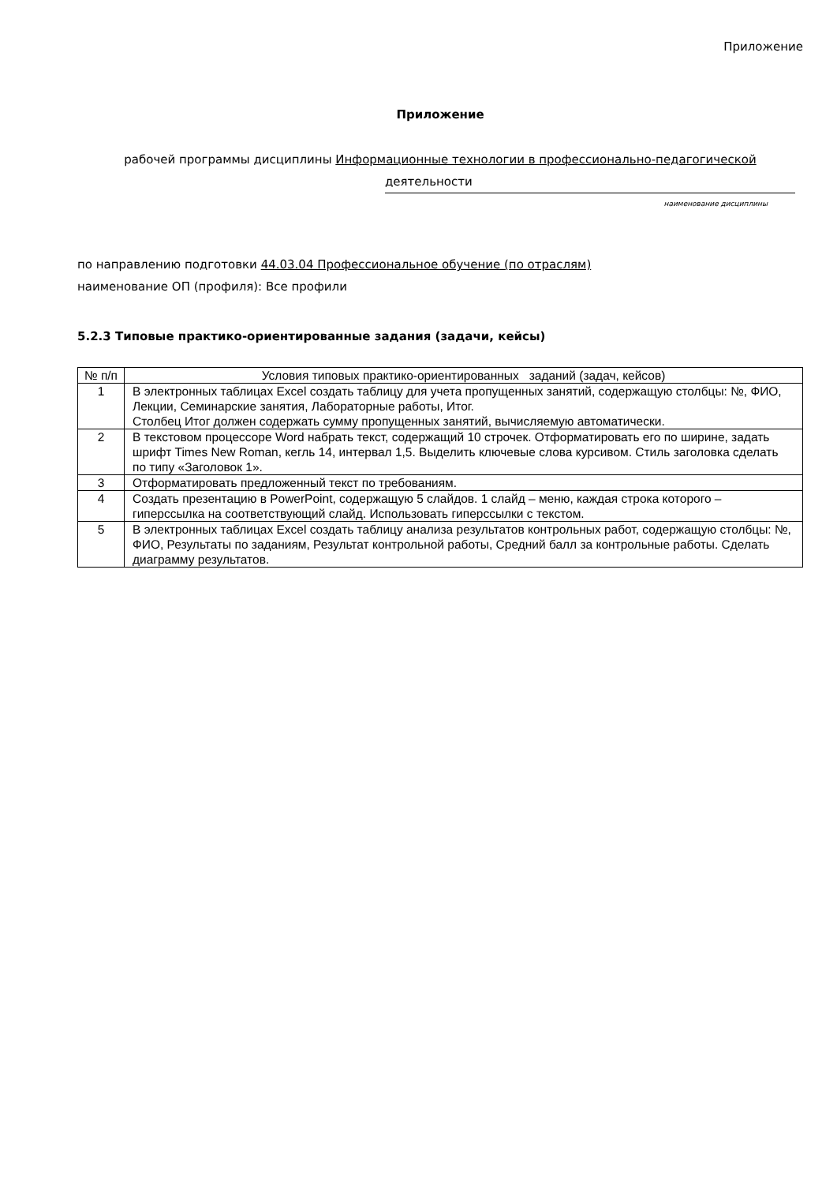Приложение
Приложение
рабочей программы дисциплины Информационные технологии в профессионально-педагогической
деятельности
наименование дисциплины
по направлению подготовки 44.03.04 Профессиональное обучение (по отраслям)
наименование ОП (профиля): Все профили
5.2.3 Типовые практико-ориентированные задания (задачи, кейсы)
| № п/п | Условия типовых практико-ориентированных заданий (задач, кейсов) |
| --- | --- |
| 1 | В электронных таблицах Excel создать таблицу для учета пропущенных занятий, содержащую столбцы: №, ФИО, Лекции, Семинарские занятия, Лабораторные работы, Итог. Столбец Итог должен содержать сумму пропущенных занятий, вычисляемую автоматически. |
| 2 | В текстовом процессоре Word набрать текст, содержащий 10 строчек. Отформатировать его по ширине, задать шрифт Times New Roman, кегль 14, интервал 1,5. Выделить ключевые слова курсивом. Стиль заголовка сделать по типу «Заголовок 1». |
| 3 | Отформатировать предложенный текст по требованиям. |
| 4 | Создать презентацию в PowerPoint, содержащую 5 слайдов. 1 слайд – меню, каждая строка которого – гиперссылка на соответствующий слайд. Использовать гиперссылки с текстом. |
| 5 | В электронных таблицах Excel создать таблицу анализа результатов контрольных работ, содержащую столбцы: №, ФИО, Результаты по заданиям, Результат контрольной работы, Средний балл за контрольные работы. Сделать диаграмму результатов. |